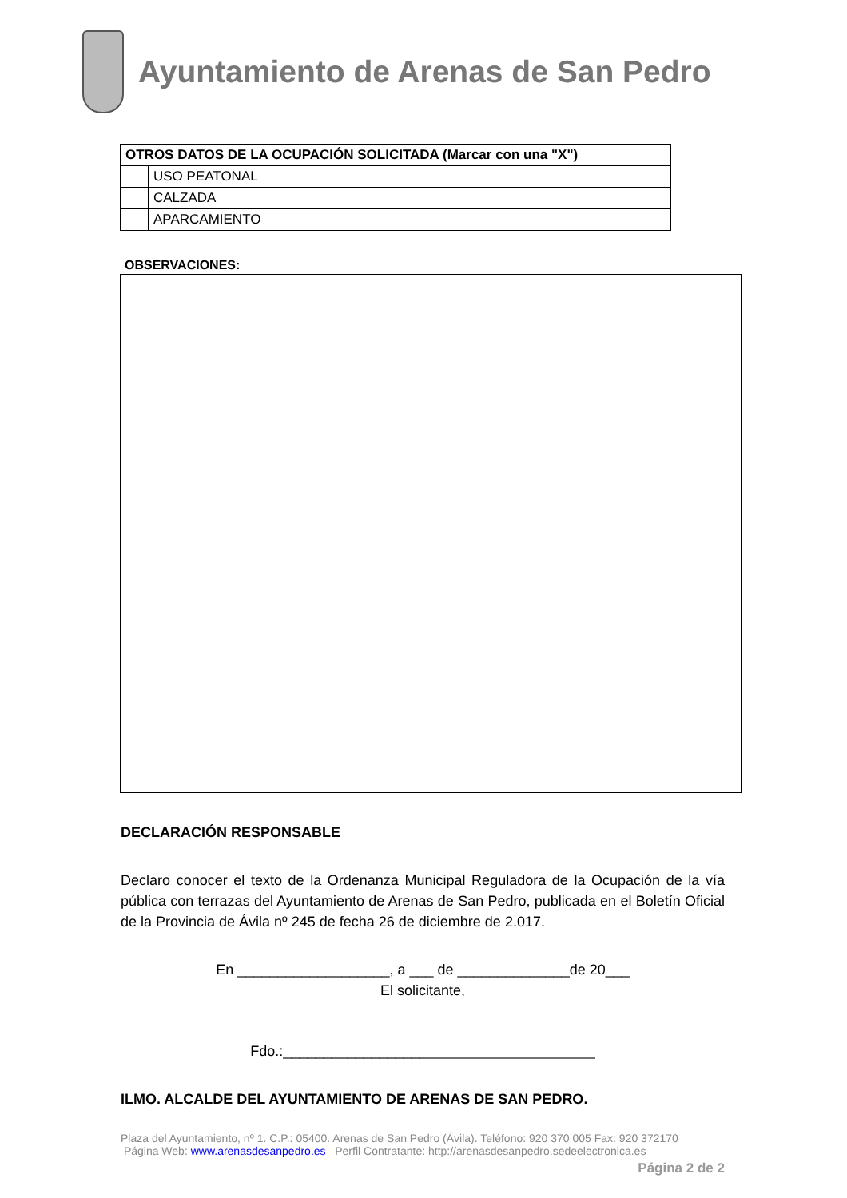Ayuntamiento de Arenas de San Pedro
| OTROS DATOS DE LA OCUPACIÓN SOLICITADA (Marcar con una "X") | |
| --- | --- |
| | USO PEATONAL |
| | CALZADA |
| | APARCAMIENTO |
OBSERVACIONES:
DECLARACIÓN RESPONSABLE
Declaro conocer el texto de la Ordenanza Municipal Reguladora de la Ocupación de la vía pública con terrazas del Ayuntamiento de Arenas de San Pedro, publicada en el Boletín Oficial de la Provincia de Ávila nº 245 de fecha 26 de diciembre de 2.017.
En ___________________, a ___ de ______________de 20___
El solicitante,
Fdo.:_______________________________________
ILMO. ALCALDE DEL AYUNTAMIENTO DE ARENAS DE SAN PEDRO.
Plaza del Ayuntamiento, nº 1. C.P.: 05400. Arenas de San Pedro (Ávila). Teléfono: 920 370 005 Fax: 920 372170
Página Web: www.arenasdesanpedro.es Perfil Contratante: http://arenasdesanpedro.sedeelectronica.es
Página 2 de 2